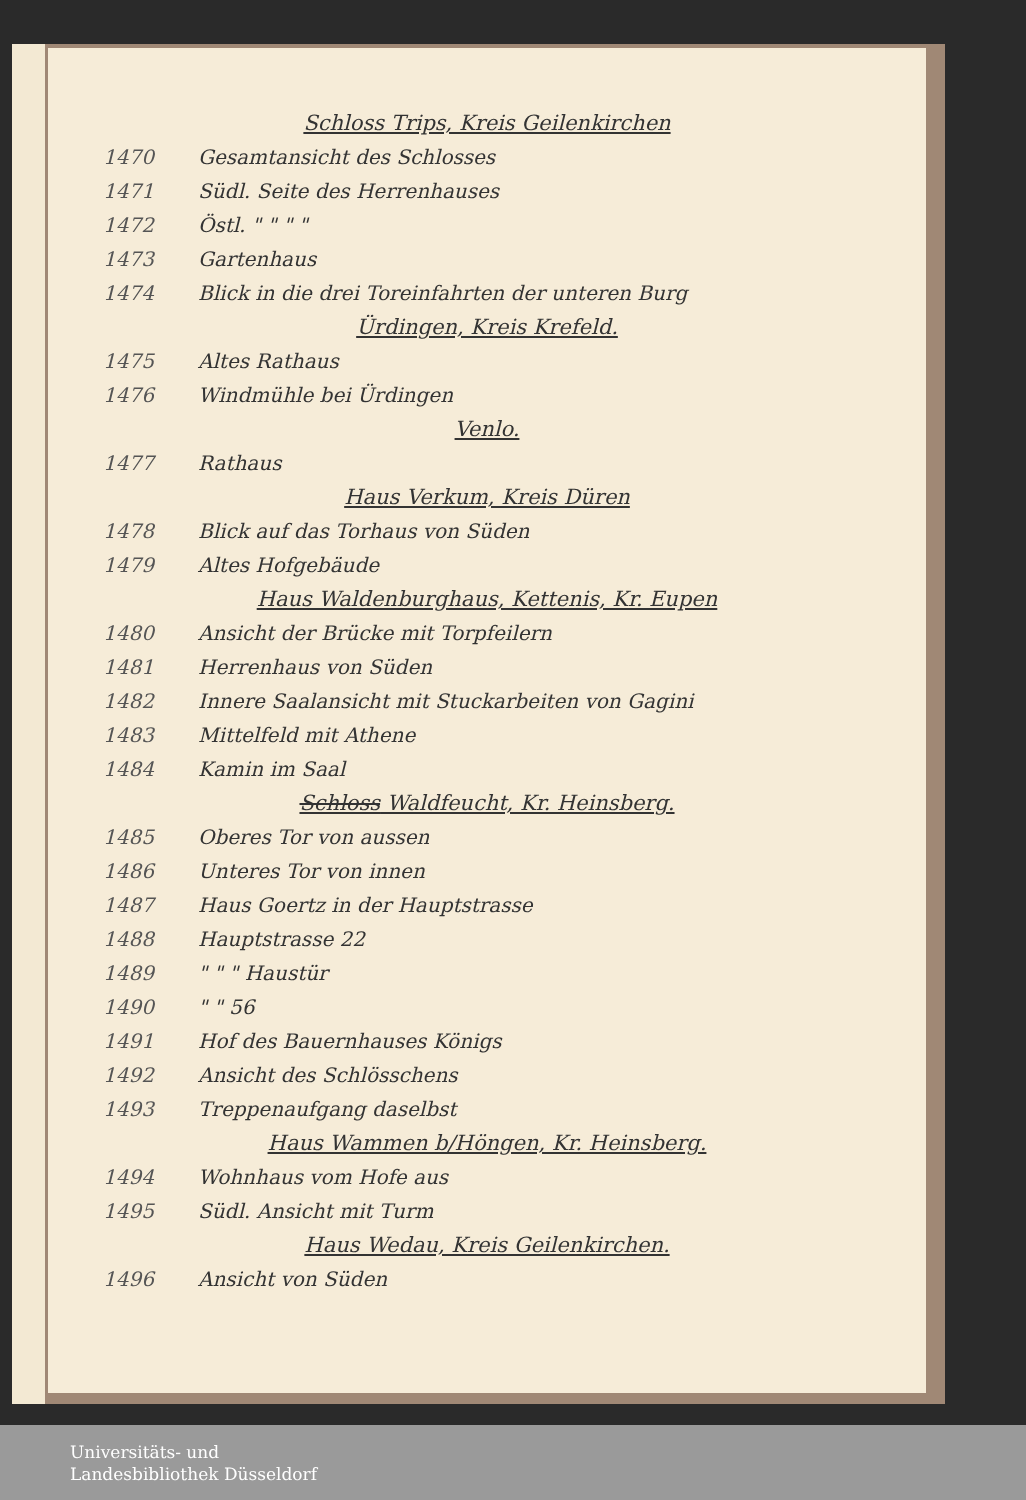Schloss Trips, Kreis Geilenkirchen
1470 Gesamtansicht des Schlosses
1471 Südl. Seite des Herrenhauses
1472 Östl. " " " "
1473 Gartenhaus
1474 Blick in die drei Toreinfahrten der unteren Burg
Ürdingen, Kreis Krefeld.
1475 Altes Rathaus
1476 Windmühle bei Ürdingen
Venlo.
1477 Rathaus
Haus Verkum, Kreis Düren
1478 Blick auf das Torhaus von Süden
1479 Altes Hofgebäude
Haus Waldenburghaus, Kettenis, Kr. Eupen
1480 Ansicht der Brücke mit Torpfeilern
1481 Herrenhaus von Süden
1482 Innere Saalansicht mit Stuckarbeiten von Gagini
1483 Mittelfeld mit Athene
1484 Kamin im Saal
Schloss Waldfeucht, Kr. Heinsberg.
1485 Oberes Tor von aussen
1486 Unteres Tor von innen
1487 Haus Goertz in der Hauptstrasse
1488 Hauptstrasse 22
1489 " " " Haustür
1490 " " 56
1491 Hof des Bauernhauses Königs
1492 Ansicht des Schlösschens
1493 Treppenaufgang daselbst
Haus Wammen b/Höngen, Kr. Heinsberg.
1494 Wohnhaus vom Hofe aus
1495 Südl. Ansicht mit Turm
Haus Wedau, Kreis Geilenkirchen.
1496 Ansicht von Süden
Universitäts- und
Landesbibliothek Düsseldorf